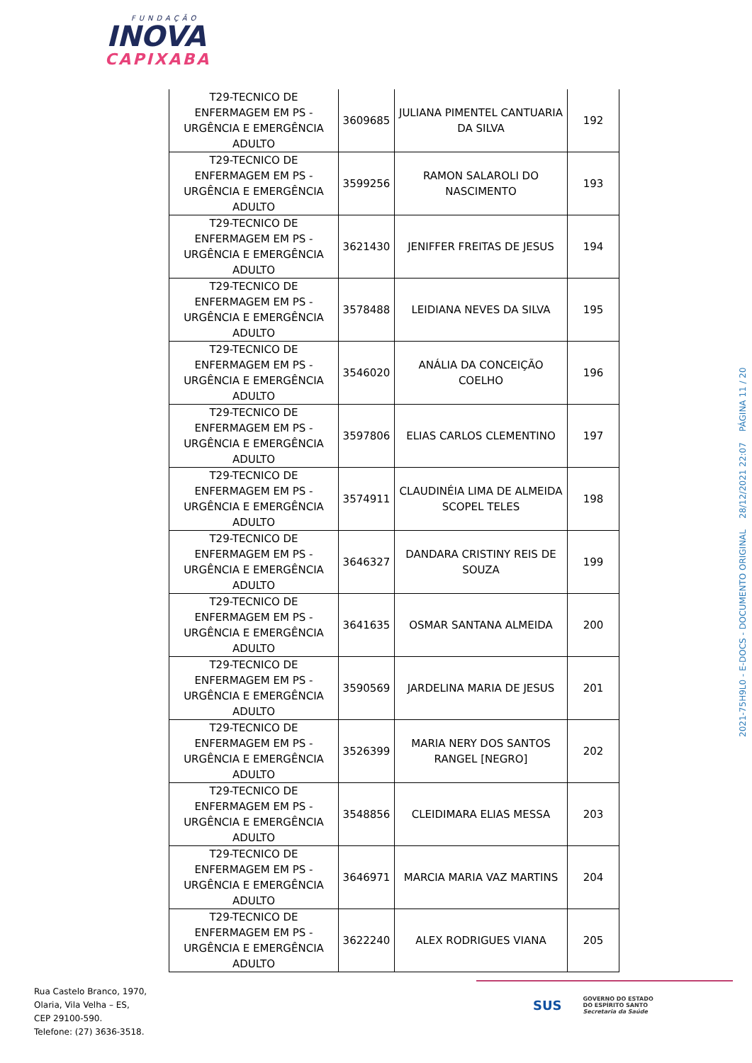FUNDAÇÃO
INOVA
CAPIXABA
| T29-TECNICO DE ENFERMAGEM EM PS - URGÊNCIA E EMERGÊNCIA ADULTO | 3609685 | JULIANA PIMENTEL CANTUARIA DA SILVA | 192 |
| T29-TECNICO DE ENFERMAGEM EM PS - URGÊNCIA E EMERGÊNCIA ADULTO | 3599256 | RAMON SALAROLI DO NASCIMENTO | 193 |
| T29-TECNICO DE ENFERMAGEM EM PS - URGÊNCIA E EMERGÊNCIA ADULTO | 3621430 | JENIFFER FREITAS DE JESUS | 194 |
| T29-TECNICO DE ENFERMAGEM EM PS - URGÊNCIA E EMERGÊNCIA ADULTO | 3578488 | LEIDIANA NEVES DA SILVA | 195 |
| T29-TECNICO DE ENFERMAGEM EM PS - URGÊNCIA E EMERGÊNCIA ADULTO | 3546020 | ANÁLIA DA CONCEIÇÃO COELHO | 196 |
| T29-TECNICO DE ENFERMAGEM EM PS - URGÊNCIA E EMERGÊNCIA ADULTO | 3597806 | ELIAS CARLOS CLEMENTINO | 197 |
| T29-TECNICO DE ENFERMAGEM EM PS - URGÊNCIA E EMERGÊNCIA ADULTO | 3574911 | CLAUDINÉIA LIMA DE ALMEIDA SCOPEL TELES | 198 |
| T29-TECNICO DE ENFERMAGEM EM PS - URGÊNCIA E EMERGÊNCIA ADULTO | 3646327 | DANDARA CRISTINY REIS DE SOUZA | 199 |
| T29-TECNICO DE ENFERMAGEM EM PS - URGÊNCIA E EMERGÊNCIA ADULTO | 3641635 | OSMAR SANTANA ALMEIDA | 200 |
| T29-TECNICO DE ENFERMAGEM EM PS - URGÊNCIA E EMERGÊNCIA ADULTO | 3590569 | JARDELINA MARIA DE JESUS | 201 |
| T29-TECNICO DE ENFERMAGEM EM PS - URGÊNCIA E EMERGÊNCIA ADULTO | 3526399 | MARIA NERY DOS SANTOS RANGEL [NEGRO] | 202 |
| T29-TECNICO DE ENFERMAGEM EM PS - URGÊNCIA E EMERGÊNCIA ADULTO | 3548856 | CLEIDIMARA ELIAS MESSA | 203 |
| T29-TECNICO DE ENFERMAGEM EM PS - URGÊNCIA E EMERGÊNCIA ADULTO | 3646971 | MARCIA MARIA VAZ MARTINS | 204 |
| T29-TECNICO DE ENFERMAGEM EM PS - URGÊNCIA E EMERGÊNCIA ADULTO | 3622240 | ALEX RODRIGUES VIANA | 205 |
2021-75H9L0 - E-DOCS - DOCUMENTO ORIGINAL 28/12/2021 22:07 PÁGINA 11 / 20
Rua Castelo Branco, 1970,
Olaria, Vila Velha – ES,
CEP 29100-590.
Telefone: (27) 3636-3518.
SUS
GOVERNO DO ESTADO
DO ESPÍRITO SANTO
Secretaria da Saúde